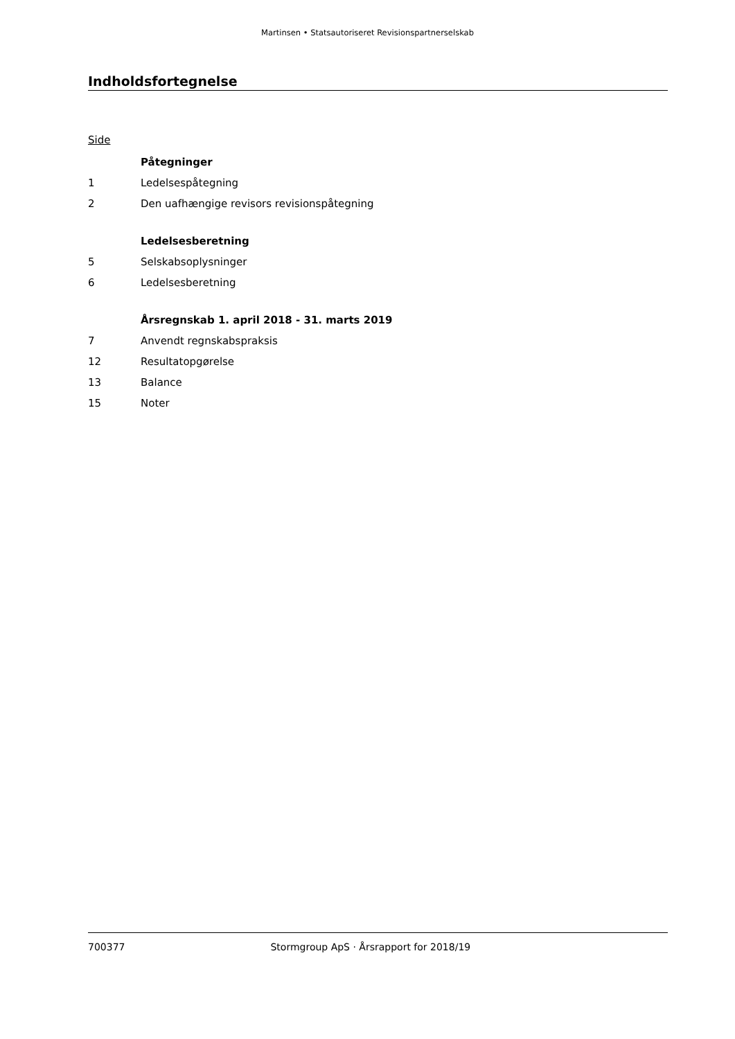Martinsen • Statsautoriseret Revisionspartnerselskab
Indholdsfortegnelse
Side
Påtegninger
1 Ledelsespåtegning
2 Den uafhængige revisors revisionspåtegning
Ledelsesberetning
5 Selskabsoplysninger
6 Ledelsesberetning
Årsregnskab 1. april 2018 - 31. marts 2019
7 Anvendt regnskabspraksis
12 Resultatopgørelse
13 Balance
15 Noter
700377 Stormgroup ApS · Årsrapport for 2018/19